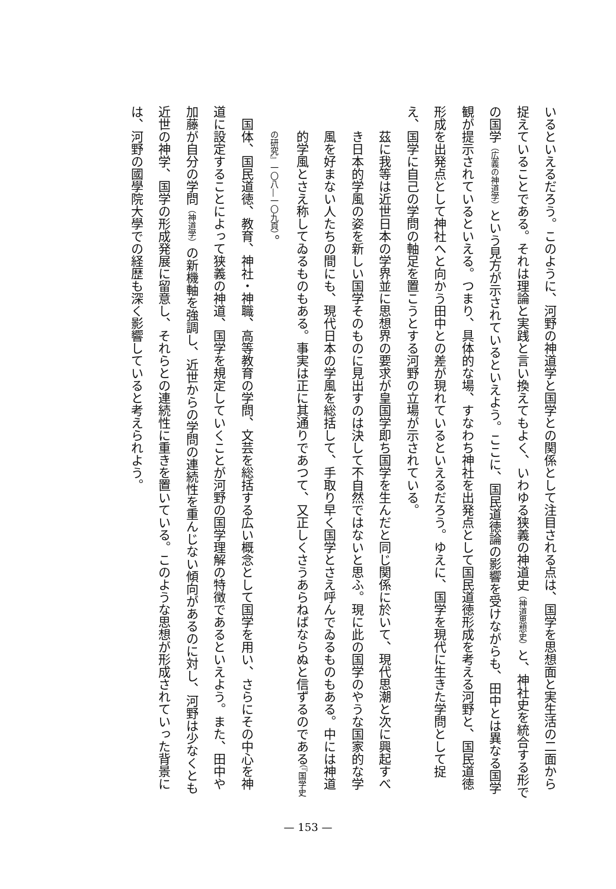いるといえるだろう。このように、河野の神道学と国学との関係として注目される点は、国学を思想面と実生活の二面から捉えていることである。それは理論と実践と言い換えてもよく、いわゆる狭義の神道史（神道思想史）と、神社史を統合する形での国学（広義の神道学）という見方が示されているといえよう。ここに、国民道徳論の影響を受けながらも、田中とは異なる国学観が提示されているといえる。つまり、具体的な場、すなわち神社を出発点として国民道徳形成を考える河野と、国民道徳形成を出発点として神社へと向かう田中との差が現れているといえるだろう。ゆえに、国学を現代に生きた学問として捉え、国学に自己の学問の軸足を置こうとする河野の立場が示されている。
茲に我等は近世日本の学界並に思想界の要求が皇国学即ち国学を生んだと同じ関係に於いて、現代思潮と次に興起すべき日本的学風の姿を新しい国学そのものに見出すのは決して不自然ではないと思ふ。現に此の国学のやうな国家的な学風を好まない人たちの間にも、現代日本の学風を総括して、手取り早く国学とさえ呼んでゐるものもある。中には神道的学風とさえ称してゐるものもある。事実は正に其通りであつて、又正しくさうあらねばならぬと信ずるのである（『国学史の研究』一〇八―一〇九頁）。
国体、国民道徳、教育、神社・神職、高等教育の学問、文芸を総括する広い概念として国学を用い、さらにその中心を神道に設定することによって狭義の神道、国学を規定していくことが河野の国学理解の特徴であるといえよう。また、田中や加藤が自分の学問（神道学）の新機軸を強調し、近世からの学問の連続性を重んじない傾向があるのに対し、河野は少なくとも近世の神学、国学の形成発展に留意し、それらとの連続性に重きを置いている。このような思想が形成されていった背景には、河野の國學院大學での経歴も深く影響していると考えられよう。
— 153 —